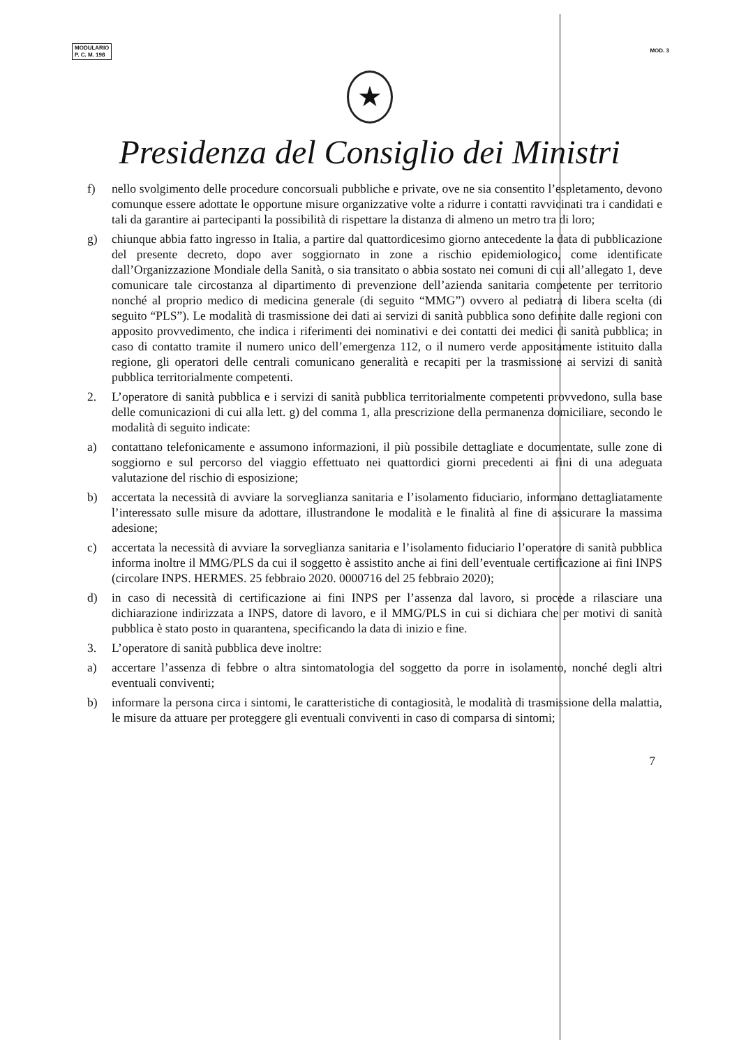MODULARIO
P. C. M. 198
MOD. 3
★
Presidenza del Consiglio dei Ministri
f) nello svolgimento delle procedure concorsuali pubbliche e private, ove ne sia consentito l’espletamento, devono comunque essere adottate le opportune misure organizzative volte a ridurre i contatti ravvicinati tra i candidati e tali da garantire ai partecipanti la possibilità di rispettare la distanza di almeno un metro tra di loro;
g) chiunque abbia fatto ingresso in Italia, a partire dal quattordicesimo giorno antecedente la data di pubblicazione del presente decreto, dopo aver soggiornato in zone a rischio epidemiologico, come identificate dall’Organizzazione Mondiale della Sanità, o sia transitato o abbia sostato nei comuni di cui all’allegato 1, deve comunicare tale circostanza al dipartimento di prevenzione dell’azienda sanitaria competente per territorio nonché al proprio medico di medicina generale (di seguito “MMG”) ovvero al pediatra di libera scelta (di seguito “PLS”). Le modalità di trasmissione dei dati ai servizi di sanità pubblica sono definite dalle regioni con apposito provvedimento, che indica i riferimenti dei nominativi e dei contatti dei medici di sanità pubblica; in caso di contatto tramite il numero unico dell’emergenza 112, o il numero verde appositamente istituito dalla regione, gli operatori delle centrali comunicano generalità e recapiti per la trasmissione ai servizi di sanità pubblica territorialmente competenti.
2. L’operatore di sanità pubblica e i servizi di sanità pubblica territorialmente competenti provvedono, sulla base delle comunicazioni di cui alla lett. g) del comma 1, alla prescrizione della permanenza domiciliare, secondo le modalità di seguito indicate:
a) contattano telefonicamente e assumono informazioni, il più possibile dettagliate e documentate, sulle zone di soggiorno e sul percorso del viaggio effettuato nei quattordici giorni precedenti ai fini di una adeguata valutazione del rischio di esposizione;
b) accertata la necessità di avviare la sorveglianza sanitaria e l’isolamento fiduciario, informano dettagliatamente l’interessato sulle misure da adottare, illustrandone le modalità e le finalità al fine di assicurare la massima adesione;
c) accertata la necessità di avviare la sorveglianza sanitaria e l’isolamento fiduciario l’operatore di sanità pubblica informa inoltre il MMG/PLS da cui il soggetto è assistito anche ai fini dell’eventuale certificazione ai fini INPS (circolare INPS. HERMES. 25 febbraio 2020. 0000716 del 25 febbraio 2020);
d) in caso di necessità di certificazione ai fini INPS per l’assenza dal lavoro, si procede a rilasciare una dichiarazione indirizzata a INPS, datore di lavoro, e il MMG/PLS in cui si dichiara che per motivi di sanità pubblica è stato posto in quarantena, specificando la data di inizio e fine.
3. L’operatore di sanità pubblica deve inoltre:
a) accertare l’assenza di febbre o altra sintomatologia del soggetto da porre in isolamento, nonché degli altri eventuali conviventi;
b) informare la persona circa i sintomi, le caratteristiche di contagiosità, le modalità di trasmissione della malattia, le misure da attuare per proteggere gli eventuali conviventi in caso di comparsa di sintomi;
7